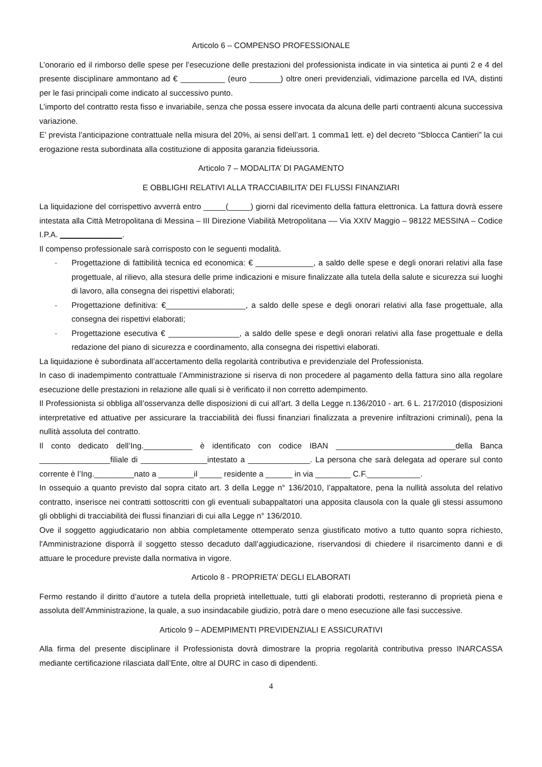Articolo 6 – COMPENSO PROFESSIONALE
L’onorario ed il rimborso delle spese per l’esecuzione delle prestazioni del professionista indicate in via sintetica ai punti 2 e 4 del presente disciplinare ammontano ad € __________ (euro _______) oltre oneri previdenziali, vidimazione parcella ed IVA, distinti per le fasi principali come indicato al successivo punto.
L’importo del contratto resta fisso e invariabile, senza che possa essere invocata da alcuna delle parti contraenti alcuna successiva variazione.
E’ prevista l’anticipazione contrattuale nella misura del 20%, ai sensi dell’art. 1 comma1 lett. e) del decreto “Sblocca Cantieri” la cui erogazione resta subordinata alla costituzione di apposita garanzia fideiussoria.
Articolo 7 – MODALITA’ DI PAGAMENTO
E OBBLIGHI RELATIVI ALLA TRACCIABILITA’ DEI FLUSSI FINANZIARI
La liquidazione del corrispettivo avverrà entro _____(_____) giorni dal ricevimento della fattura elettronica. La fattura dovrà essere intestata alla Città Metropolitana di Messina – III Direzione Viabilità Metropolitana –– Via XXIV Maggio – 98122 MESSINA – Codice I.P.A. ______________.
Il compenso professionale sarà corrisposto con le seguenti modalità.
- Progettazione di fattibilità tecnica ed economica: € _____________, a saldo delle spese e degli onorari relativi alla fase progettuale, al rilievo, alla stesura delle prime indicazioni e misure finalizzate alla tutela della salute e sicurezza sui luoghi di lavoro, alla consegna dei rispettivi elaborati;
- Progettazione definitiva: €__________________, a saldo delle spese e degli onorari relativi alla fase progettuale, alla consegna dei rispettivi elaborati;
- Progettazione esecutiva € ________________, a saldo delle spese e degli onorari relativi alla fase progettuale e della redazione del piano di sicurezza e coordinamento, alla consegna dei rispettivi elaborati.
La liquidazione è subordinata all’accertamento della regolarità contributiva e previdenziale del Professionista.
In caso di inadempimento contrattuale l’Amministrazione si riserva di non procedere al pagamento della fattura sino alla regolare esecuzione delle prestazioni in relazione alle quali si è verificato il non corretto adempimento.
Il Professionista si obbliga all’osservanza delle disposizioni di cui all’art. 3 della Legge n.136/2010 - art. 6 L. 217/2010 (disposizioni interpretative ed attuative per assicurare la tracciabilità dei flussi finanziari finalizzata a prevenire infiltrazioni criminali), pena la nullità assoluta del contratto.
Il conto dedicato dell’Ing.___________ è identificato con codice IBAN ___________________________della Banca ________________filiale di _______________intestato a ______________. La persona che sarà delegata ad operare sul conto corrente è l’Ing._________nato a ________il _____ residente a ______ in via ________ C.F.____________.
In ossequio a quanto previsto dal sopra citato art. 3 della Legge n° 136/2010, l’appaltatore, pena la nullità assoluta del relativo contratto, inserisce nei contratti sottoscritti con gli eventuali subappaltatori una apposita clausola con la quale gli stessi assumono gli obblighi di tracciabilità dei flussi finanziari di cui alla Legge n° 136/2010.
Ove il soggetto aggiudicatario non abbia completamente ottemperato senza giustificato motivo a tutto quanto sopra richiesto, l'Amministrazione disporrà il soggetto stesso decaduto dall’aggiudicazione, riservandosi di chiedere il risarcimento danni e di attuare le procedure previste dalla normativa in vigore.
Articolo 8 - PROPRIETA’ DEGLI ELABORATI
Fermo restando il diritto d’autore a tutela della proprietà intellettuale, tutti gli elaborati prodotti, resteranno di proprietà piena e assoluta dell’Amministrazione, la quale, a suo insindacabile giudizio, potrà dare o meno esecuzione alle fasi successive.
Articolo 9 – ADEMPIMENTI PREVIDENZIALI E ASSICURATIVI
Alla firma del presente disciplinare il Professionista dovrà dimostrare la propria regolarità contributiva presso INARCASSA mediante certificazione rilasciata dall’Ente, oltre al DURC in caso di dipendenti.
4